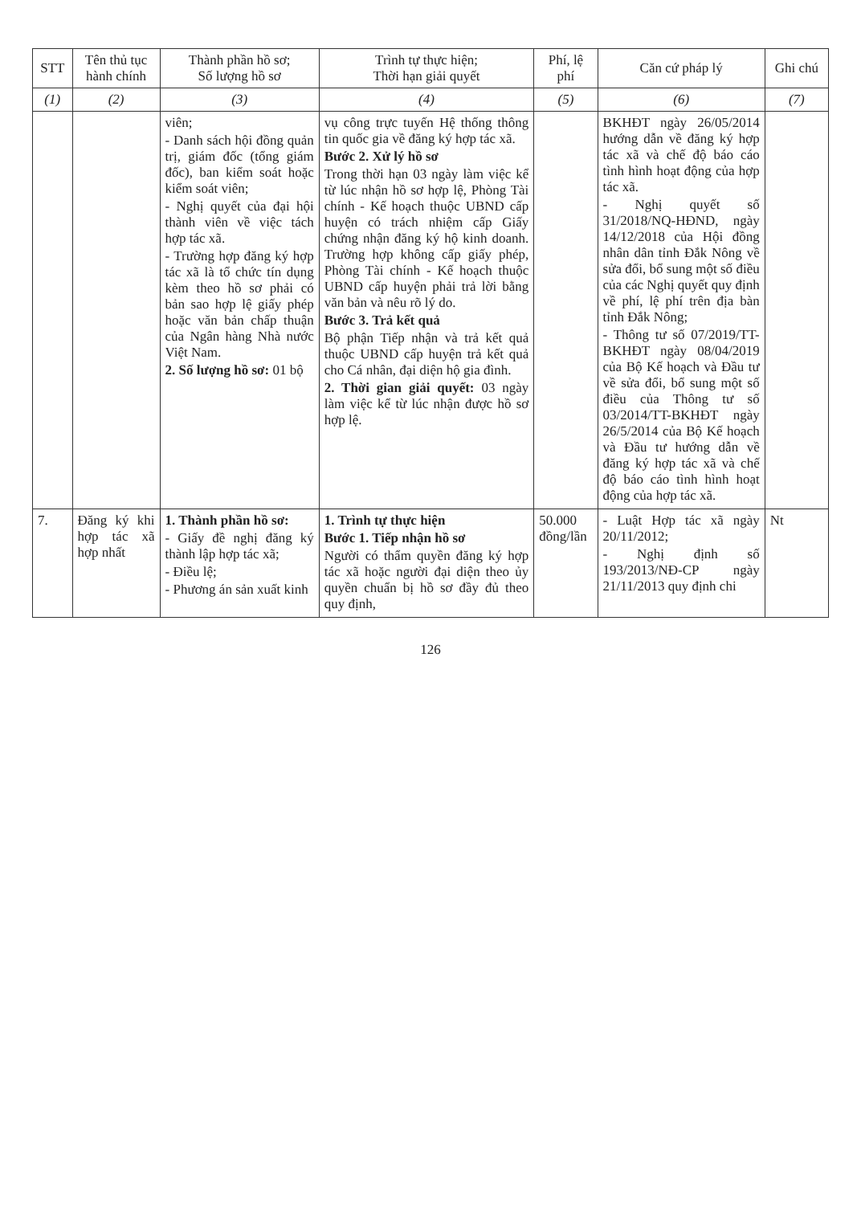| STT | Tên thủ tục hành chính | Thành phần hồ sơ; Số lượng hồ sơ | Trình tự thực hiện; Thời hạn giải quyết | Phí, lệ phí | Căn cứ pháp lý | Ghi chú |
| --- | --- | --- | --- | --- | --- | --- |
| (1) | (2) | (3) | (4) | (5) | (6) | (7) |
| | | viên; - Danh sách hội đồng quản trị, giám đốc (tổng giám đốc), ban kiểm soát hoặc kiểm soát viên; - Nghị quyết của đại hội thành viên về việc tách hợp tác xã. - Trường hợp đăng ký hợp tác xã là tổ chức tín dụng kèm theo hồ sơ phải có bản sao hợp lệ giấy phép hoặc văn bản chấp thuận của Ngân hàng Nhà nước Việt Nam. 2. Số lượng hồ sơ: 01 bộ | vụ công trực tuyến Hệ thống thông tin quốc gia về đăng ký hợp tác xã. Bước 2. Xử lý hồ sơ Trong thời hạn 03 ngày làm việc kể từ lúc nhận hồ sơ hợp lệ, Phòng Tài chính - Kế hoạch thuộc UBND cấp huyện có trách nhiệm cấp Giấy chứng nhận đăng ký hộ kinh doanh. Trường hợp không cấp giấy phép, Phòng Tài chính - Kế hoạch thuộc UBND cấp huyện phải trả lời bằng văn bản và nêu rõ lý do. Bước 3. Trả kết quả Bộ phận Tiếp nhận và trả kết quả thuộc UBND cấp huyện trả kết quả cho Cá nhân, đại diện hộ gia đình. 2. Thời gian giải quyết: 03 ngày làm việc kể từ lúc nhận được hồ sơ hợp lệ. | | BKHĐT ngày 26/05/2014 hướng dẫn về đăng ký hợp tác xã và chế độ báo cáo tình hình hoạt động của hợp tác xã. - Nghị quyết số 31/2018/NQ-HĐND, ngày 14/12/2018 của Hội đồng nhân dân tỉnh Đắk Nông về sửa đổi, bổ sung một số điều của các Nghị quyết quy định về phí, lệ phí trên địa bàn tỉnh Đắk Nông; - Thông tư số 07/2019/TT-BKHĐT ngày 08/04/2019 của Bộ Kế hoạch và Đầu tư về sửa đổi, bổ sung một số điều của Thông tư số 03/2014/TT-BKHĐT ngày 26/5/2014 của Bộ Kế hoạch và Đầu tư hướng dẫn về đăng ký hợp tác xã và chế độ báo cáo tình hình hoạt động của hợp tác xã. | |
| 7. | Đăng ký khi hợp tác xã hợp nhất | 1. Thành phần hồ sơ: - Giấy đề nghị đăng ký thành lập hợp tác xã; - Điều lệ; - Phương án sản xuất kinh | 1. Trình tự thực hiện Bước 1. Tiếp nhận hồ sơ Người có thẩm quyền đăng ký hợp tác xã hoặc người đại diện theo ủy quyền chuẩn bị hồ sơ đầy đủ theo quy định, | 50.000 đồng/lần | - Luật Hợp tác xã ngày 20/11/2012; - Nghị định số 193/2013/NĐ-CP ngày 21/11/2013 quy định chi | Nt |
126